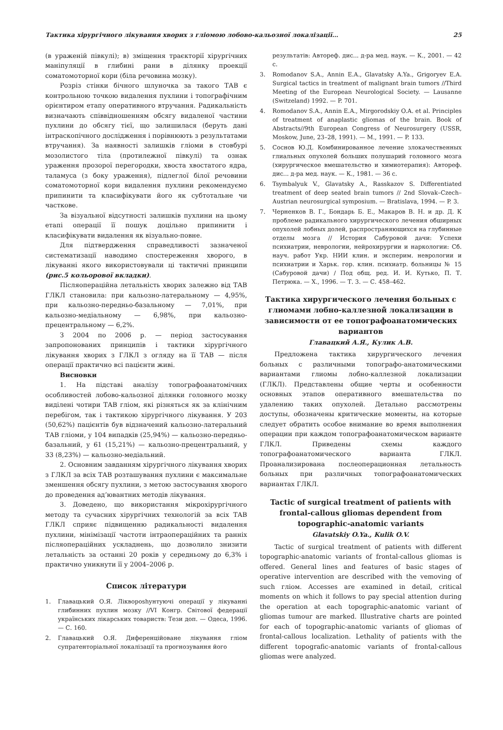Тактика хірургічного лікування хворих з гліомою лобово-кальозної локалізації… 25
(в ураженій півкулі); в) зміщення траєкторії хірургічних маніпуляції в глибині рани в ділянку проекції соматомоторної кори (біла речовина мозку).
Розріз стінки бічного шлуночка за такого ТАВ є контрольною точкою видалення пухлини і топографічним орієнтиром етапу оперативного втручання. Радикальність визначають співвідношенням обсягу видаленої частини пухлини до обсягу тієї, що залишилася (беруть дані інтраскопічного дослідження і порівнюють з результатами втручання). За наявності залишків гліоми в стовбурі мозолистого тіла (протилежної півкулі) та ознак ураження прозорої перегородки, хвоста хвостатого ядра, таламуса (з боку ураження), підлеглої білої речовини соматомоторної кори видалення пухлини рекомендуємо припинити та класифікувати його як субтотальне чи часткове.
За візуальної відсутності залишків пухлини на цьому етапі операції її пошук доцільно припинити і класифікувати видалення як візуально-повне.
Для підтвердження справедливості зазначеної систематизації наводимо спостереження хворого, в лікуванні якого використовували ці тактичні принципи (рис.5 кольорової вкладки).
Післяопераційна летальність хворих залежно від ТАВ ГЛКЛ становила: при кальозно-латеральному — 4,95%, при кальозно-передньо-базальному — 7,01%, при кальозно-медіальному — 6,98%, при кальозно-прецентральному — 6,2%.
З 2004 по 2006 р. — період застосування запропонованих принципів і тактики хірургічного лікування хворих з ГЛКЛ з огляду на її ТАВ — після операції практично всі пацієнти живі.
Висновки
1. На підставі аналізу топографоанатомічних особливостей лобово-кальозної ділянки головного мозку виділені чотири ТАВ гліом, які різняться як за клінічним перебігом, так і тактикою хірургічного лікування. У 203 (50,62%) пацієнтів був відзначений кальозно-латеральний ТАВ гліоми, у 104 випадків (25,94%) — кальозно-передньо-базальний, у 61 (15,21%) — кальозно-прецентральний, у 33 (8,23%) — кальозно-медіальний.
2. Основним завданням хірургічного лікування хворих з ГЛКЛ за всіх ТАВ розташування пухлини є максимальне зменшення обсягу пухлини, з метою застосування хворого до проведення ад’ювантних методів лікування.
3. Доведено, що використання мікрохірургічного методу та сучасних хірургічних технологій за всіх ТАВ ГЛКЛ сприяє підвищенню радикальності видалення пухлини, мінімізації частоти інтраопераційних та ранніх післяопераційних ускладнень, що дозволило знизити летальність за останні 20 років у середньому до 6,3% і практично уникнути її у 2004–2006 р.
Список літератури
1. Главацький О.Я. Ліквороshунтуючі операції у лікуванні глибинних пухлин мозку //VI Конгр. Світової федерації українських лікарських товариств: Тези доп. — Одеса, 1996. — С. 160.
2. Главацький О.Я. Диференційоване лікування гліом супратенторіальної локалізації та прогнозування його
результатів: Автореф. дис... д-ра мед. наук. — К., 2001. — 42 с.
3. Romodanov S.A., Annin E.A., Glavatsky A.Ya., Grigoryev E.A. Surgical tactics in treatment of malignant brain tumors //Third Meeting of the European Neurological Society. — Lausanne (Switzeland) 1992. — P. 701.
4. Romodanov S.A., Annin E.A., Mirgorodskiy O.A. et al. Principles of treatment of anaplastic gliomas of the brain. Book of Abstracts//9th European Congress of Neurosurgery (USSR, Moskow, June, 23–28, 1991). — M., 1991. — P. 133.
5. Соснов Ю.Д. Комбинированное лечение злокачественных глиальных опухолей больших полушарий головного мозга (хирургическое вмешательство и химиотерапия): Автореф. дис... д-ра мед. наук. — К., 1981. — 36 с.
6. Tsymbalyuk V., Glavatsky A., Rasskazov S. Differentiated treatment of deep seated brain tumors // 2nd Slovak–Czech–Austrian neurosurgical symposium. — Bratislava, 1994. — P. 3.
7. Черненков В. Г., Бондарь Б. Е., Макаров В. Н. и др. Д. К проблеме радикального хирургического лечения обширных опухолей лобных долей, распространяющихся на глубинные отделы мозга // История Сабуровой дачи: Успехи психиатрии, неврологии, нейрохирургии и наркологии: Сб. науч. работ Укр. НИИ клин. и эксперим. неврологии и психиатрии и Харьк. гор. клин. психиатр. больницы № 15 (Сабуровой дачи) / Под общ. ред. И. И. Кутько, П. Т. Петрюка. — Х., 1996. — Т. 3. — С. 458–462.
Тактика хирургического лечения больных с глиомами лобно-каллезной локализации в зависимости от ее топографоанатомических вариантов
Главацкий А.Я., Кулик А.В.
Предложена тактика хирургического лечения больных с различными топографо-анатомическими вариантами глиомы лобно-каллезной локализации (ГЛКЛ). Представлены общие черты и особенности основных этапов оперативного вмешательства по удалению таких опухолей. Детально рассмотрены доступы, обозначены критические моменты, на которые следует обратить особое внимание во время выполнения операции при каждом топографоанатомическом варианте ГЛКЛ. Приведены схемы каждого топографоанатомического варианта ГЛКЛ. Проанализирована послеоперационная летальность больных при различных топографоанатомических вариантах ГЛКЛ.
Tactic of surgical treatment of patients with frontal-callous gliomas dependent from topographic-anatomic variants
Glavatskiy O.Ya., Kulik O.V.
Tactic of surgical treatment of patients with different topographic-anatomic variants of frontal-callous gliomas is offered. General lines and features of basic stages of operative intervention are described with the vemoving of such гліом. Accesses are examined in detail, critical moments on which it follows to pay special attention during the operation at each topographic-anatomic variant of gliomas tumour are marked. Illustrative charts are pointed for each of topographic-anatomic variants of gliomas of frontal-callous localization. Lethality of patients with the different topografic-anatomic variants of frontal-callous gliomas were analyzed.